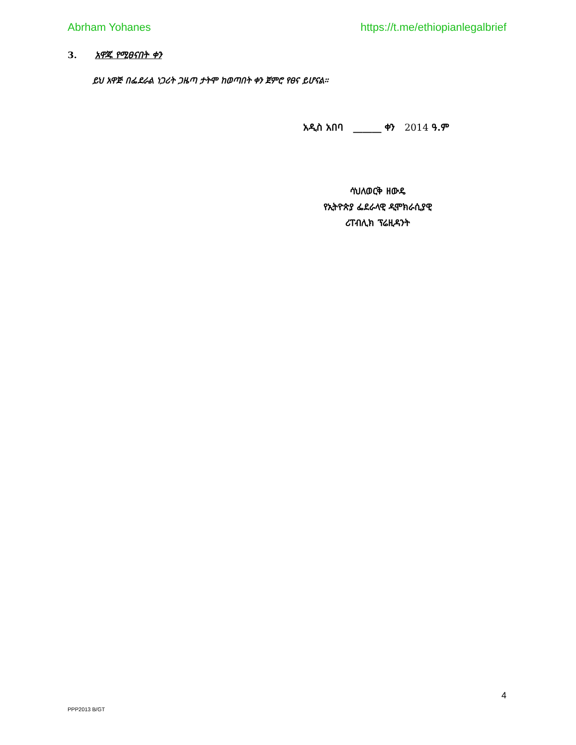Abrham Yohanes https://t.me/ethiopianlegalbrief
3. አዋጁ የሚፀናበት ቀን
ይህ አዋጅ በፌደራል ነጋሪት ጋዜጣ ታትሞ ከወጣበት ቀን ጀምሮ የፀና ይሆናል።
አዲስ አበባ ______ ቀን 2014 ዓ.ም
ሳህለወርቅ ዘውዴ
የኢትዮጵያ ፌደራላዊ ዲሞክራሲያዊ
ሪፐብሊክ ፕሬዚዳንት
4
PPP2013 B/GT